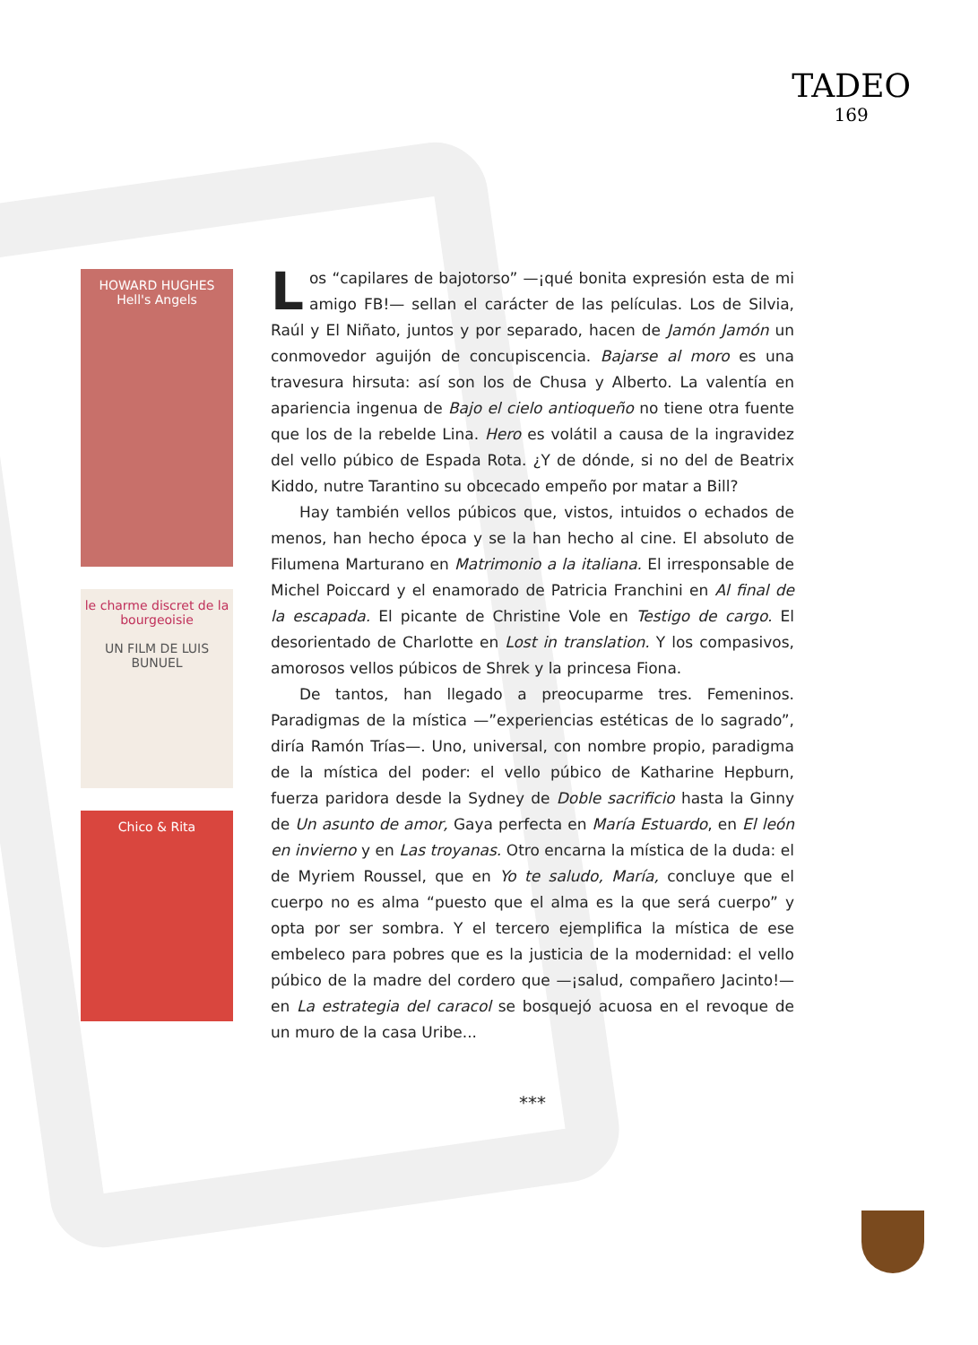TADEO
169
HOWARD HUGHES
Hell's Angels
le charme discret de la bourgeoisie
UN FILM DE LUIS BUNUEL
Chico & Rita
Los “capilares de bajotorso” —¡qué bonita expresión esta de mi amigo FB!— sellan el carácter de las películas. Los de Silvia, Raúl y El Niñato, juntos y por separado, hacen de Jamón Jamón un conmovedor aguijón de concupiscencia. Bajarse al moro es una travesura hirsuta: así son los de Chusa y Alberto. La valentía en apariencia ingenua de Bajo el cielo antioqueño no tiene otra fuente que los de la rebelde Lina. Hero es volátil a causa de la ingravidez del vello púbico de Espada Rota. ¿Y de dónde, si no del de Beatrix Kiddo, nutre Tarantino su obcecado empeño por matar a Bill?
Hay también vellos púbicos que, vistos, intuidos o echados de menos, han hecho época y se la han hecho al cine. El absoluto de Filumena Marturano en Matrimonio a la italiana. El irresponsable de Michel Poiccard y el enamorado de Patricia Franchini en Al final de la escapada. El picante de Christine Vole en Testigo de cargo. El desorientado de Charlotte en Lost in translation. Y los compasivos, amorosos vellos púbicos de Shrek y la princesa Fiona.
De tantos, han llegado a preocuparme tres. Femeninos. Paradigmas de la mística —”experiencias estéticas de lo sagrado”, diría Ramón Trías—. Uno, universal, con nombre propio, paradigma de la mística del poder: el vello púbico de Katharine Hepburn, fuerza paridora desde la Sydney de Doble sacrificio hasta la Ginny de Un asunto de amor, Gaya perfecta en María Estuardo, en El león en invierno y en Las troyanas. Otro encarna la mística de la duda: el de Myriem Roussel, que en Yo te saludo, María, concluye que el cuerpo no es alma “puesto que el alma es la que será cuerpo” y opta por ser sombra. Y el tercero ejemplifica la mística de ese embeleco para pobres que es la justicia de la modernidad: el vello púbico de la madre del cordero que —¡salud, compañero Jacinto!— en La estrategia del caracol se bosquejó acuosa en el revoque de un muro de la casa Uribe...
***